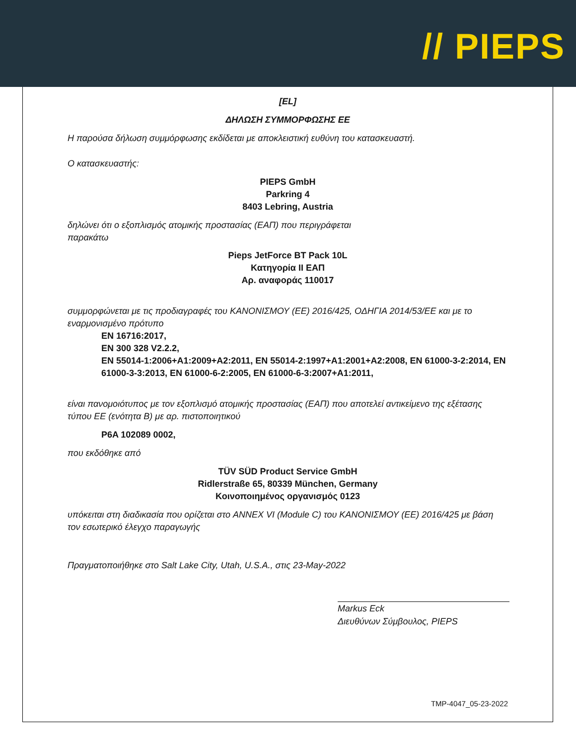// PIEPS
[EL]
ΔΗΛΩΣΗ ΣΥΜΜΟΡΦΩΣΗΣ ΕΕ
Η παρούσα δήλωση συμμόρφωσης εκδίδεται με αποκλειστική ευθύνη του κατασκευαστή.
Ο κατασκευαστής:
PIEPS GmbH
Parkring 4
8403 Lebring, Austria
δηλώνει ότι ο εξοπλισμός ατομικής προστασίας (ΕΑΠ) που περιγράφεται
παρακάτω
Pieps JetForce BT Pack 10L
Κατηγορία ΙΙ ΕΑΠ
Αρ. αναφοράς 110017
συμμορφώνεται με τις προδιαγραφές του ΚΑΝΟΝΙΣΜΟΥ (ΕΕ) 2016/425, ΟΔΗΓΙΑ 2014/53/ΕΕ και με το εναρμονισμένο πρότυπο
EN 16716:2017,
EN 300 328 V2.2.2,
EN 55014-1:2006+A1:2009+A2:2011, EN 55014-2:1997+A1:2001+A2:2008, EN 61000-3-2:2014, EN 61000-3-3:2013, EN 61000-6-2:2005, EN 61000-6-3:2007+A1:2011,
είναι πανομοιότυπος με τον εξοπλισμό ατομικής προστασίας (ΕΑΠ) που αποτελεί αντικείμενο της εξέτασης τύπου ΕΕ (ενότητα Β) με αρ. πιστοποιητικού
P6A 102089 0002,
που εκδόθηκε από
TÜV SÜD Product Service GmbH
Ridlerstraße 65, 80339 München, Germany
Κοινοποιημένος οργανισμός 0123
υπόκειται στη διαδικασία που ορίζεται στο ANNEX VI (Module C) του ΚΑΝΟΝΙΣΜΟΥ (ΕΕ) 2016/425 με βάση τον εσωτερικό έλεγχο παραγωγής
Πραγματοποιήθηκε στο Salt Lake City, Utah, U.S.A., στις 23-May-2022
Markus Eck
Διευθύνων Σύμβουλος, PIEPS
TMP-4047_05-23-2022